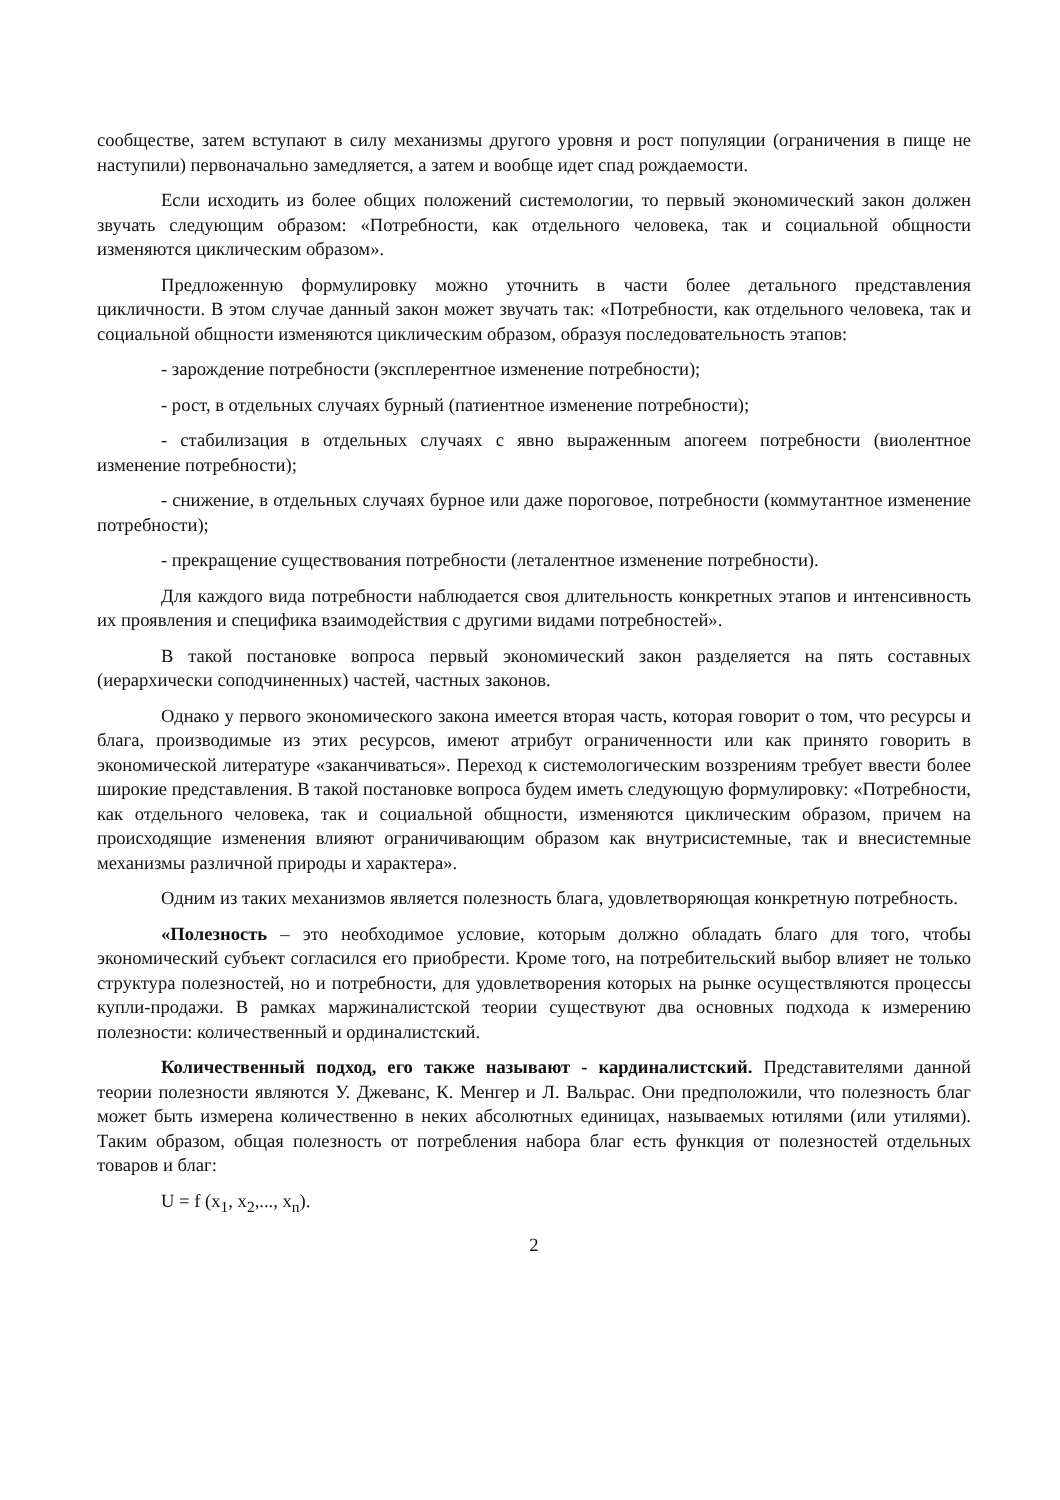сообществе, затем вступают в силу механизмы другого уровня и рост популяции (ограничения в пище не наступили) первоначально замедляется, а затем и вообще идет спад рождаемости.
Если исходить из более общих положений системологии, то первый экономический закон должен звучать следующим образом: «Потребности, как отдельного человека, так и социальной общности изменяются циклическим образом».
Предложенную формулировку можно уточнить в части более детального представления цикличности. В этом случае данный закон может звучать так: «Потребности, как отдельного человека, так и социальной общности изменяются циклическим образом, образуя последовательность этапов:
- зарождение потребности (эксплерентное изменение потребности);
- рост, в отдельных случаях бурный (патиентное изменение потребности);
- стабилизация в отдельных случаях с явно выраженным апогеем потребности (виолентное изменение потребности);
- снижение, в отдельных случаях бурное или даже пороговое, потребности (коммутантное изменение потребности);
- прекращение существования потребности (леталентное изменение потребности).
Для каждого вида потребности наблюдается своя длительность конкретных этапов и интенсивность их проявления и специфика взаимодействия с другими видами потребностей».
В такой постановке вопроса первый экономический закон разделяется на пять составных (иерархически соподчиненных) частей, частных законов.
Однако у первого экономического закона имеется вторая часть, которая говорит о том, что ресурсы и блага, производимые из этих ресурсов, имеют атрибут ограниченности или как принято говорить в экономической литературе «заканчиваться». Переход к системологическим воззрениям требует ввести более широкие представления. В такой постановке вопроса будем иметь следующую формулировку: «Потребности, как отдельного человека, так и социальной общности, изменяются циклическим образом, причем на происходящие изменения влияют ограничивающим образом как внутрисистемные, так и внесистемные механизмы различной природы и характера».
Одним из таких механизмов является полезность блага, удовлетворяющая конкретную потребность.
«Полезность – это необходимое условие, которым должно обладать благо для того, чтобы экономический субъект согласился его приобрести. Кроме того, на потребительский выбор влияет не только структура полезностей, но и потребности, для удовлетворения которых на рынке осуществляются процессы купли-продажи. В рамках маржиналистской теории существуют два основных подхода к измерению полезности: количественный и ординалистский.
Количественный подход, его также называют - кардиналистский. Представителями данной теории полезности являются У. Джеванс, К. Менгер и Л. Вальрас. Они предположили, что полезность благ может быть измерена количественно в неких абсолютных единицах, называемых ютилями (или утилями). Таким образом, общая полезность от потребления набора благ есть функция от полезностей отдельных товаров и благ:
U = f (x<sub>1</sub>, x<sub>2</sub>,..., x<sub>n</sub>).
2